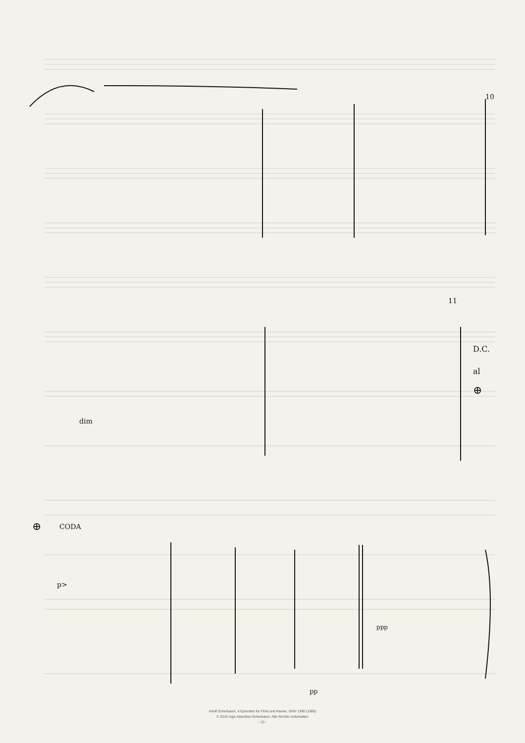10
11
D.C.
al
⊕
⊕
CODA
dim
p>
ppp
pp
Adolf Scherbaum, 4 Episoden für Flöte und Klavier, SWV 1390 (1985)
© 2010 Inge Adamkier-Scherbaum. Alle Rechte vorbehalten
- 10 -